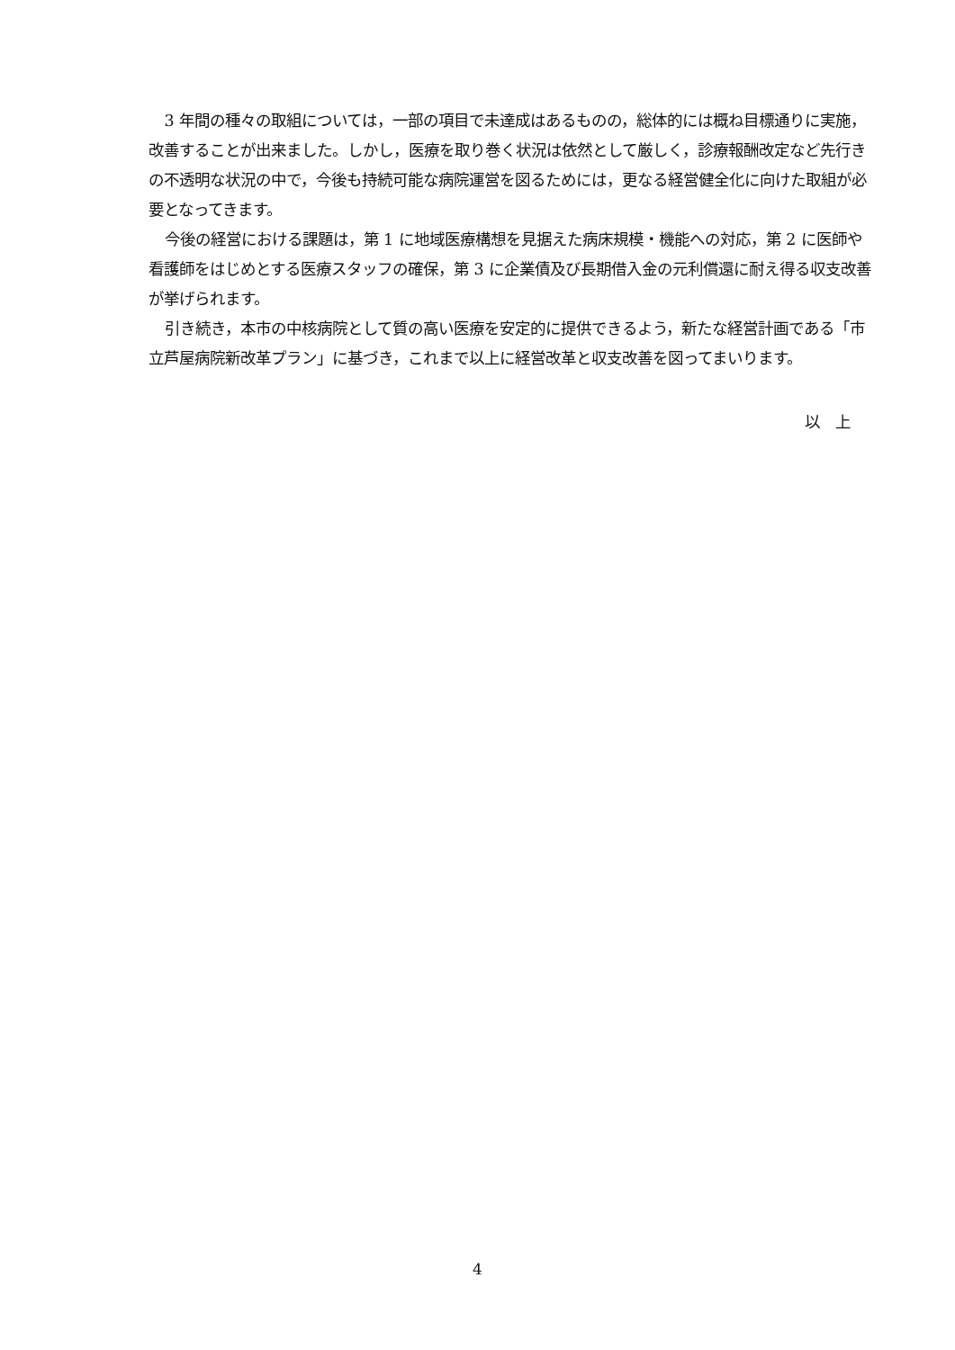3 年間の種々の取組については，一部の項目で未達成はあるものの，総体的には概ね目標通りに実施，改善することが出来ました。しかし，医療を取り巻く状況は依然として厳しく，診療報酬改定など先行きの不透明な状況の中で，今後も持続可能な病院運営を図るためには，更なる経営健全化に向けた取組が必要となってきます。
今後の経営における課題は，第 1 に地域医療構想を見据えた病床規模・機能への対応，第 2 に医師や看護師をはじめとする医療スタッフの確保，第 3 に企業債及び長期借入金の元利償還に耐え得る収支改善が挙げられます。
引き続き，本市の中核病院として質の高い医療を安定的に提供できるよう，新たな経営計画である「市立芦屋病院新改革プラン」に基づき，これまで以上に経営改革と収支改善を図ってまいります。
以　上
4